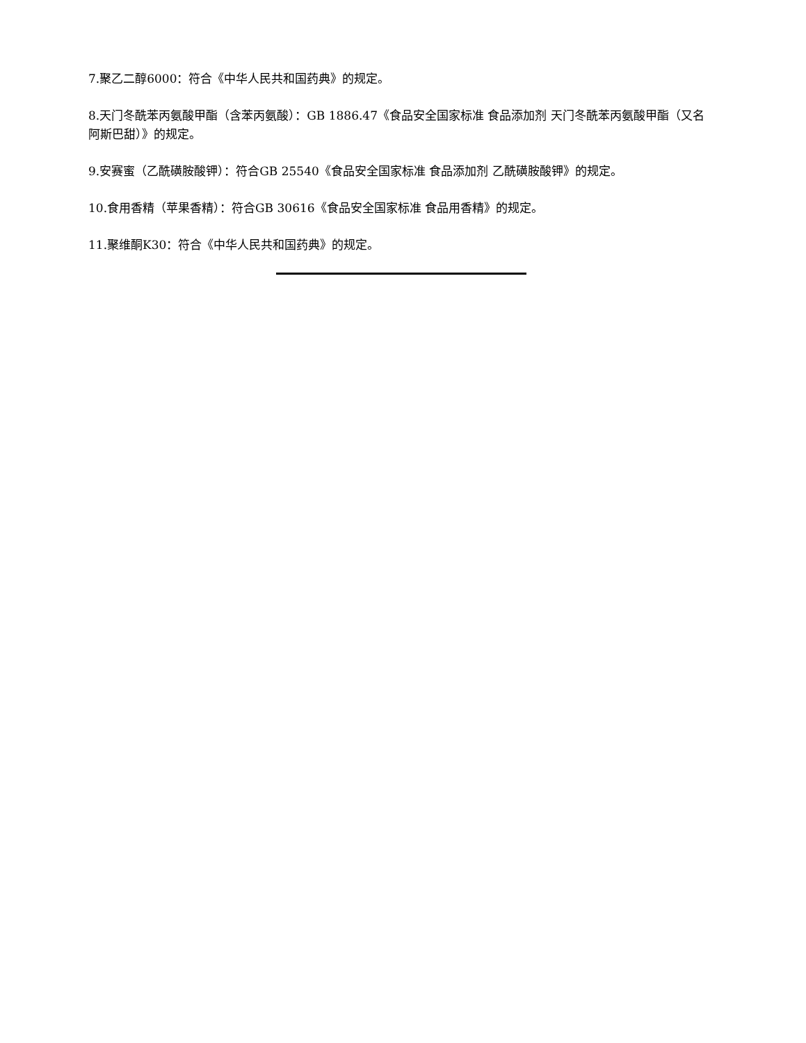7.聚乙二醇6000：符合《中华人民共和国药典》的规定。
8.天门冬酰苯丙氨酸甲酯（含苯丙氨酸）：GB 1886.47《食品安全国家标准 食品添加剂 天门冬酰苯丙氨酸甲酯（又名阿斯巴甜）》的规定。
9.安赛蜜（乙酰磺胺酸钾）：符合GB 25540《食品安全国家标准 食品添加剂 乙酰磺胺酸钾》的规定。
10.食用香精（苹果香精）：符合GB 30616《食品安全国家标准 食品用香精》的规定。
11.聚维酮K30：符合《中华人民共和国药典》的规定。